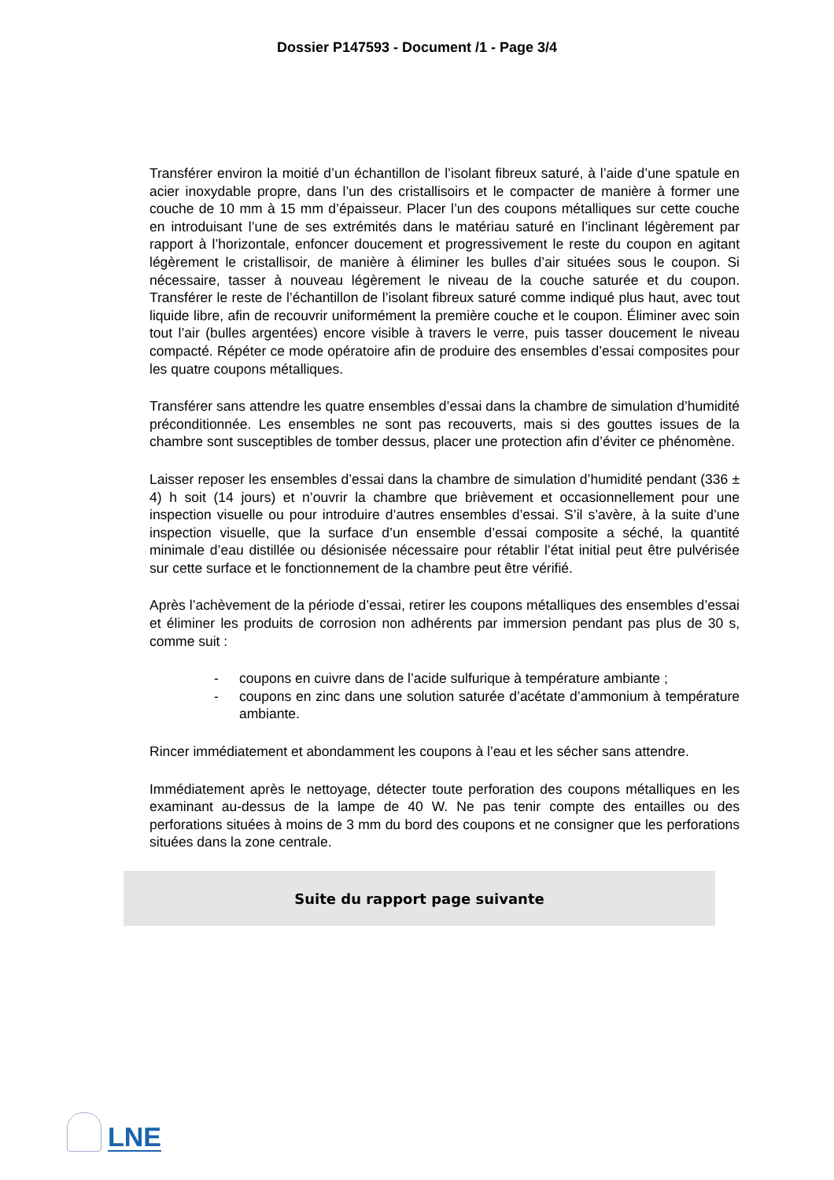Dossier P147593 - Document /1 - Page 3/4
Transférer environ la moitié d’un échantillon de l’isolant fibreux saturé, à l’aide d’une spatule en acier inoxydable propre, dans l’un des cristallisoirs et le compacter de manière à former une couche de 10 mm à 15 mm d’épaisseur. Placer l’un des coupons métalliques sur cette couche en introduisant l’une de ses extrémités dans le matériau saturé en l’inclinant légèrement par rapport à l’horizontale, enfoncer doucement et progressivement le reste du coupon en agitant légèrement le cristallisoir, de manière à éliminer les bulles d’air situées sous le coupon. Si nécessaire, tasser à nouveau légèrement le niveau de la couche saturée et du coupon. Transférer le reste de l’échantillon de l’isolant fibreux saturé comme indiqué plus haut, avec tout liquide libre, afin de recouvrir uniformément la première couche et le coupon. Éliminer avec soin tout l’air (bulles argentées) encore visible à travers le verre, puis tasser doucement le niveau compacté. Répéter ce mode opératoire afin de produire des ensembles d’essai composites pour les quatre coupons métalliques.
Transférer sans attendre les quatre ensembles d’essai dans la chambre de simulation d’humidité préconditionnée. Les ensembles ne sont pas recouverts, mais si des gouttes issues de la chambre sont susceptibles de tomber dessus, placer une protection afin d’éviter ce phénomène.
Laisser reposer les ensembles d’essai dans la chambre de simulation d’humidité pendant (336 ± 4) h soit (14 jours) et n’ouvrir la chambre que brièvement et occasionnellement pour une inspection visuelle ou pour introduire d’autres ensembles d’essai. S’il s’avère, à la suite d’une inspection visuelle, que la surface d’un ensemble d’essai composite a séché, la quantité minimale d’eau distillée ou désionisée nécessaire pour rétablir l’état initial peut être pulvérisée sur cette surface et le fonctionnement de la chambre peut être vérifié.
Après l’achèvement de la période d’essai, retirer les coupons métalliques des ensembles d’essai et éliminer les produits de corrosion non adhérents par immersion pendant pas plus de 30 s, comme suit :
- coupons en cuivre dans de l’acide sulfurique à température ambiante ;
- coupons en zinc dans une solution saturée d’acétate d’ammonium à température ambiante.
Rincer immédiatement et abondamment les coupons à l’eau et les sécher sans attendre.
Immédiatement après le nettoyage, détecter toute perforation des coupons métalliques en les examinant au-dessus de la lampe de 40 W. Ne pas tenir compte des entailles ou des perforations situées à moins de 3 mm du bord des coupons et ne consigner que les perforations situées dans la zone centrale.
Suite du rapport page suivante
LNE